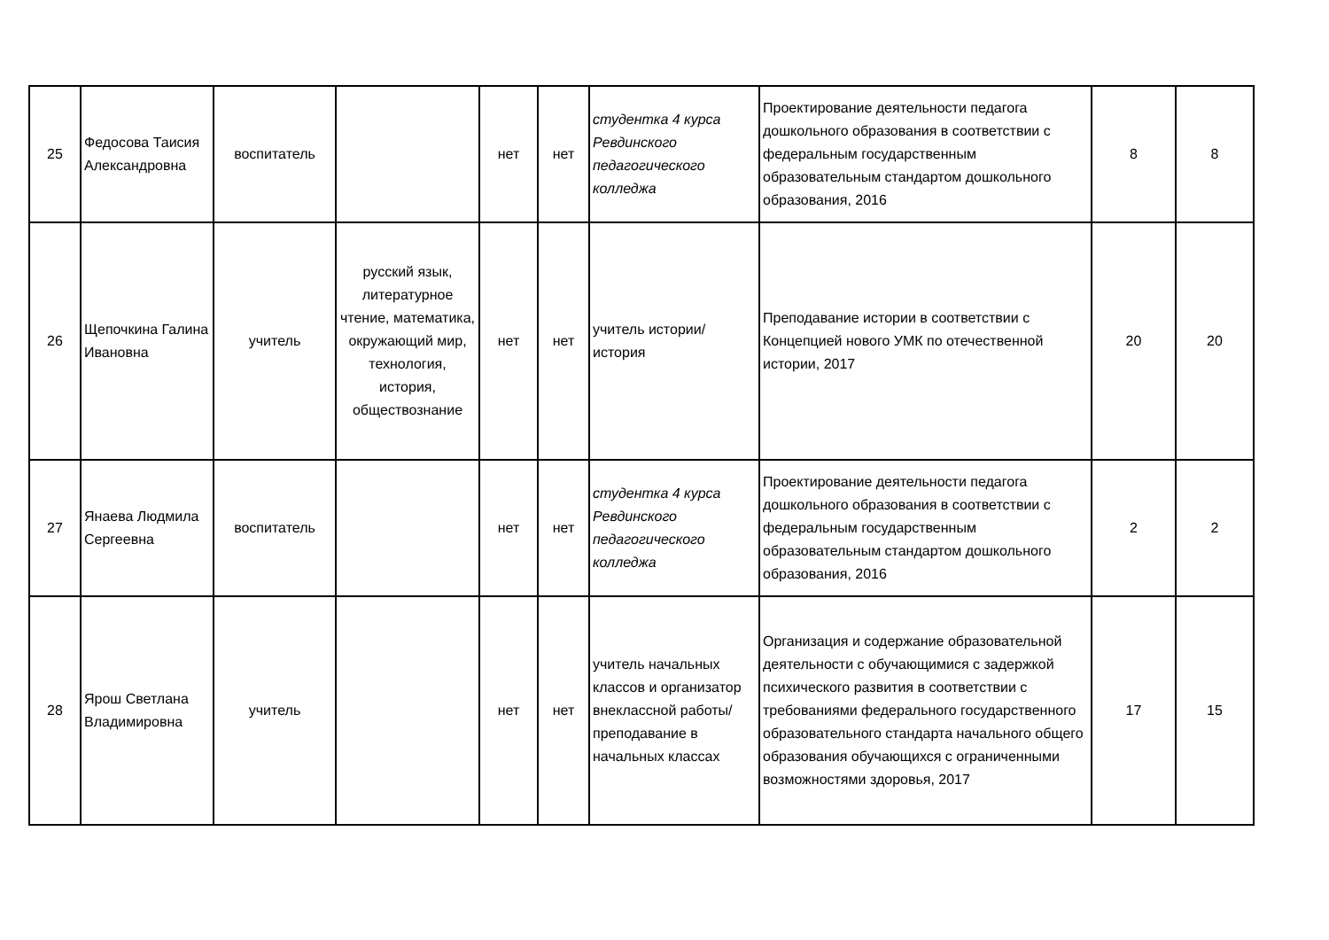| 25 | Федосова Таисия Александровна | воспитатель | | нет | нет | студентка 4 курса Ревдинского педагогического колледжа | Проектирование деятельности педагога дошкольного образования в соответствии с федеральным государственным образовательным стандартом дошкольного образования, 2016 | 8 | 8 |
| 26 | Щепочкина Галина Ивановна | учитель | русский язык, литературное чтение, математика, окружающий мир, технология, история, обществознание | нет | нет | учитель истории/ история | Преподавание истории в соответствии с Концепцией нового УМК по отечественной истории, 2017 | 20 | 20 |
| 27 | Янаева Людмила Сергеевна | воспитатель | | нет | нет | студентка 4 курса Ревдинского педагогического колледжа | Проектирование деятельности педагога дошкольного образования в соответствии с федеральным государственным образовательным стандартом дошкольного образования, 2016 | 2 | 2 |
| 28 | Ярош Светлана Владимировна | учитель | | нет | нет | учитель начальных классов и организатор внеклассной работы/ преподавание в начальных классах | Организация и содержание образовательной деятельности с обучающимися с задержкой психического развития в соответствии с требованиями федерального государственного образовательного стандарта начального общего образования обучающихся с ограниченными возможностями здоровья, 2017 | 17 | 15 |